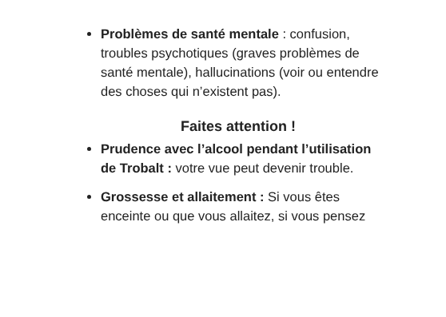Problèmes de santé mentale : confusion, troubles psychotiques (graves problèmes de santé mentale), hallucinations (voir ou entendre des choses qui n’existent pas).
Faites attention !
Prudence avec l’alcool pendant l’utilisation de Trobalt : votre vue peut devenir trouble.
Grossesse et allaitement : Si vous êtes enceinte ou que vous allaitez, si vous pensez